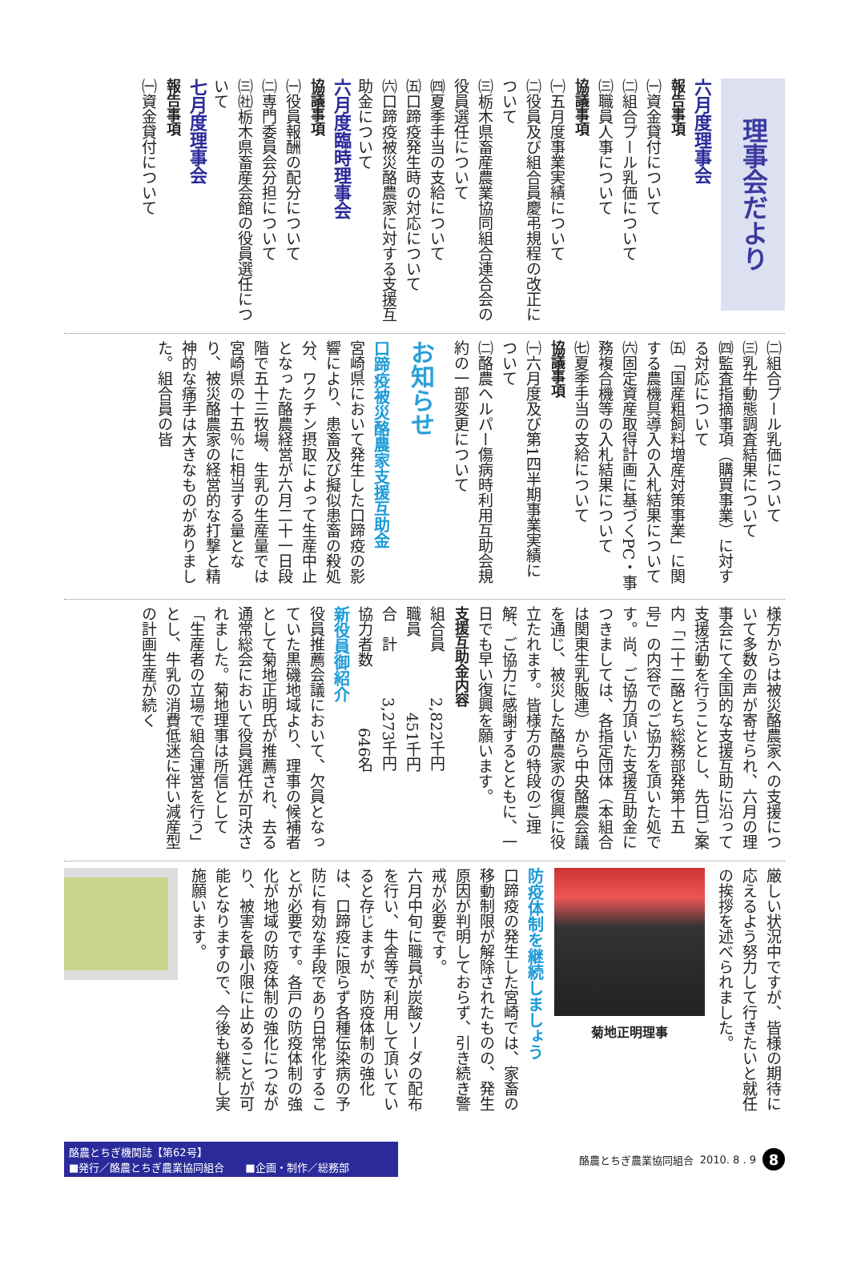理事会だより
六月度理事会
報告事項
㈠資金貸付について
㈡組合プール乳価について
㈢職員人事について
協議事項
㈠五月度事業実績について
㈡役員及び組合員慶弔規程の改正について
㈢栃木県畜産農業協同組合連合会の役員選任について
㈣夏季手当の支給について
㈤口蹄疫発生時の対応について
㈥口蹄疫被災酪農家に対する支援互助金について
六月度臨時理事会
協議事項
㈠役員報酬の配分について
㈡専門委員会分担について
㈢㈳栃木県畜産会館の役員選任について
七月度理事会
報告事項
㈠資金貸付について
㈡組合プール乳価について
㈢乳牛動態調査結果について
㈣監査指摘事項（購買事業）に対する対応について
㈤「国産粗飼料増産対策事業」に関する農機具導入の入札結果について
㈥固定資産取得計画に基づくPC・事務複合機等の入札結果について
㈦夏季手当の支給について
協議事項
㈠六月度及び第1四半期事業実績について
㈡酪農ヘルパー傷病時利用互助会規約の一部変更について
お知らせ
口蹄疫被災酪農家支援互助金
宮崎県において発生した口蹄疫の影響により、患畜及び擬似患畜の殺処分、ワクチン摂取によって生産中止となった酪農経営が六月二十一日段階で五十三牧場、生乳の生産量では宮崎県の十五％に相当する量となり、被災酪農家の経営的な打撃と精神的な痛手は大きなものがありました。組合員の皆
様方からは被災酪農家への支援について多数の声が寄せられ、六月の理事会にて全国的な支援互助に沿って支援活動を行うこととし、先日ご案内「二十二酪とち総務部発第十五号」の内容でのご協力を頂いた処です。尚、ご協力頂いた支援互助金につきましては、各指定団体（本組合は関東生乳販連）から中央酪農会議を通じ、被災した酪農家の復興に役立たれます。皆様方の特段のご理解、ご協力に感謝するとともに、一日でも早い復興を願います。
支援互助金内容
組合員　　　2,822千円
職員　　　　　451千円
合　計　　　3,273千円
協力者数　　　　646名
新役員御紹介
役員推薦会議において、欠員となっていた黒磯地域より、理事の候補者として菊地正明氏が推薦され、去る通常総会において役員選任が可決されました。菊地理事は所信として「生産者の立場で組合運営を行う」とし、牛乳の消費低迷に伴い減産型の計画生産が続く
厳しい状況中ですが、皆様の期待に応えるよう努力して行きたいと就任の挨拶を述べられました。
菊地正明理事
防疫体制を継続しましょう
口蹄疫の発生した宮崎では、家畜の移動制限が解除されたものの、発生原因が判明しておらず、引き続き警戒が必要です。
六月中旬に職員が炭酸ソーダの配布を行い、牛舎等で利用して頂いていると存じますが、防疫体制の強化は、口蹄疫に限らず各種伝染病の予防に有効な手段であり日常化することが必要です。各戸の防疫体制の強化が地域の防疫体制の強化につながり、被害を最小限に止めることが可能となりますので、今後も継続し実施願います。
酪農とちぎ機関誌【第62号】
■発行／酪農とちぎ農業協同組合　　■企画・制作／総務部
酪農とちぎ農業協同組合 2010. 8 . 9 8